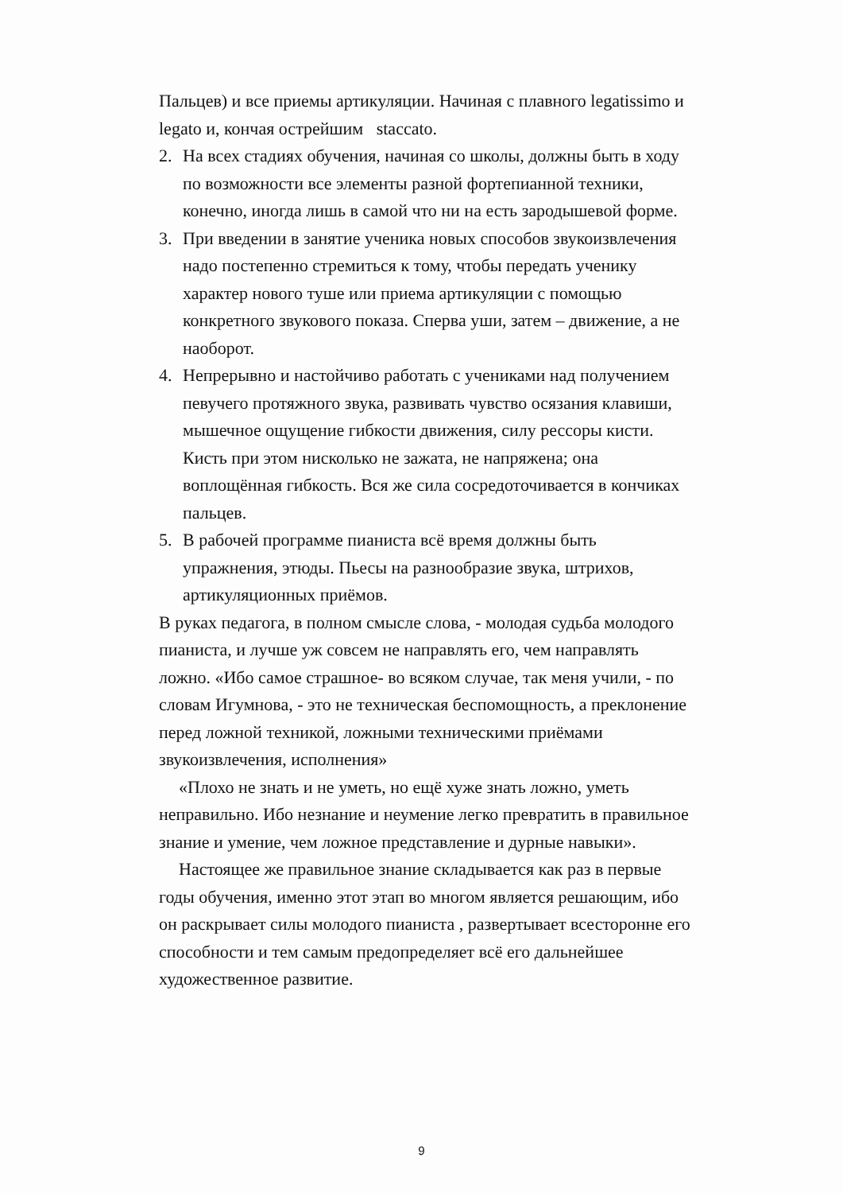Пальцев) и все приемы артикуляции. Начиная с плавного legatissimo и legato и, кончая острейшим staccato.
2. На всех стадиях обучения, начиная со школы, должны быть в ходу по возможности все элементы разной фортепианной техники, конечно, иногда лишь в самой что ни на есть зародышевой форме.
3. При введении в занятие ученика новых способов звукоизвлечения надо постепенно стремиться к тому, чтобы передать ученику характер нового туше или приема артикуляции с помощью конкретного звукового показа. Сперва уши, затем – движение, а не наоборот.
4. Непрерывно и настойчиво работать с учениками над получением певучего протяжного звука, развивать чувство осязания клавиши, мышечное ощущение гибкости движения, силу рессоры кисти. Кисть при этом нисколько не зажата, не напряжена; она воплощённая гибкость. Вся же сила сосредоточивается в кончиках пальцев.
5. В рабочей программе пианиста всё время должны быть упражнения, этюды. Пьесы на разнообразие звука, штрихов, артикуляционных приёмов.
В руках педагога, в полном смысле слова, - молодая судьба молодого пианиста, и лучше уж совсем не направлять его, чем направлять ложно. «Ибо самое страшное- во всяком случае, так меня учили, - по словам Игумнова, - это не техническая беспомощность, а преклонение перед ложной техникой, ложными техническими приёмами звукоизвлечения, исполнения»
«Плохо не знать и не уметь, но ещё хуже знать ложно, уметь неправильно. Ибо незнание и неумение легко превратить в правильное знание и умение, чем ложное представление и дурные навыки».
Настоящее же правильное знание складывается как раз в первые годы обучения, именно этот этап во многом является решающим, ибо он раскрывает силы молодого пианиста , развертывает всесторонне его способности и тем самым предопределяет всё его дальнейшее художественное развитие.
9